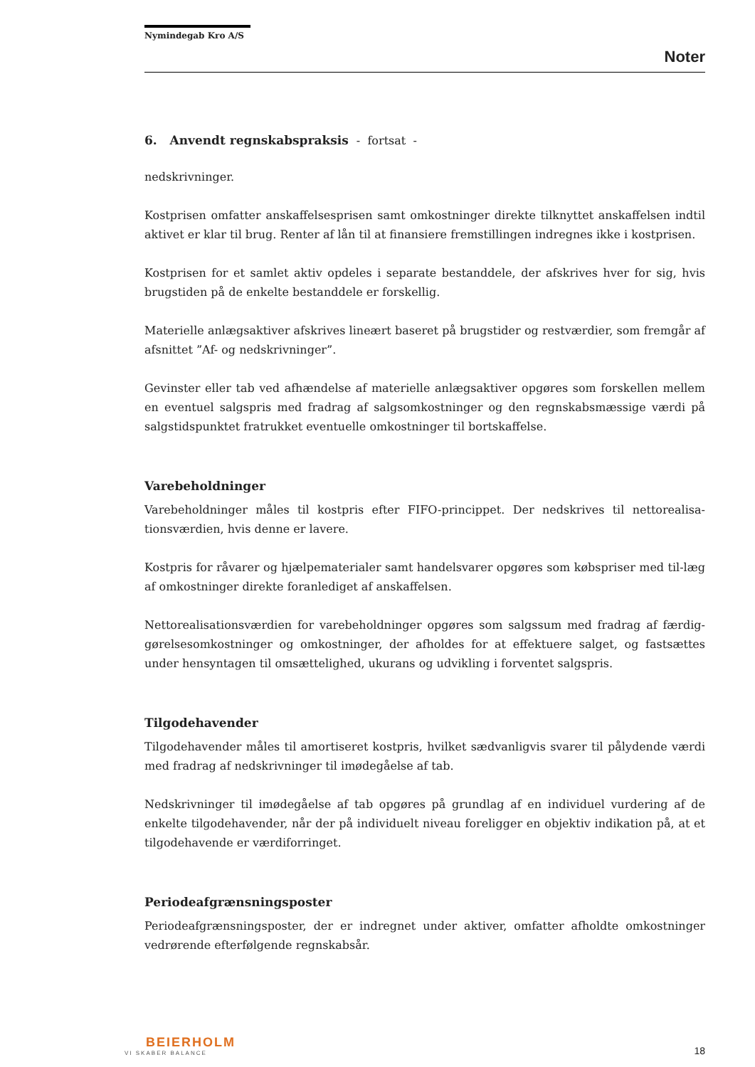Nymindegab Kro A/S
Noter
6. Anvendt regnskabspraksis - fortsat -
nedskrivninger.
Kostprisen omfatter anskaffelsesprisen samt omkostninger direkte tilknyttet anskaffelsen indtil aktivet er klar til brug. Renter af lån til at finansiere fremstillingen indregnes ikke i kostprisen.
Kostprisen for et samlet aktiv opdeles i separate bestanddele, der afskrives hver for sig, hvis brugstiden på de enkelte bestanddele er forskellig.
Materielle anlægsaktiver afskrives lineært baseret på brugstider og restværdier, som fremgår af afsnittet ”Af- og nedskrivninger”.
Gevinster eller tab ved afhændelse af materielle anlægsaktiver opgøres som forskellen mellem en eventuel salgspris med fradrag af salgsomkostninger og den regnskabsmæssige værdi på salgstidspunktet fratrukket eventuelle omkostninger til bortskaffelse.
Varebeholdninger
Varebeholdninger måles til kostpris efter FIFO-princippet. Der nedskrives til nettorealisa-tionsværdien, hvis denne er lavere.
Kostpris for råvarer og hjælpematerialer samt handelsvarer opgøres som købspriser med til-læg af omkostninger direkte foranlediget af anskaffelsen.
Nettorealisationsværdien for varebeholdninger opgøres som salgssum med fradrag af færdig-gørelsesomkostninger og omkostninger, der afholdes for at effektuere salget, og fastsættes under hensyntagen til omsættelighed, ukurans og udvikling i forventet salgspris.
Tilgodehavender
Tilgodehavender måles til amortiseret kostpris, hvilket sædvanligvis svarer til pålydende værdi med fradrag af nedskrivninger til imødegåelse af tab.
Nedskrivninger til imødegåelse af tab opgøres på grundlag af en individuel vurdering af de enkelte tilgodehavender, når der på individuelt niveau foreligger en objektiv indikation på, at et tilgodehavende er værdiforringet.
Periodeafgrænsningsposter
Periodeafgrænsningsposter, der er indregnet under aktiver, omfatter afholdte omkostninger vedrørende efterfølgende regnskabsår.
BEIERHOLM
VI SKABER BALANCE
18